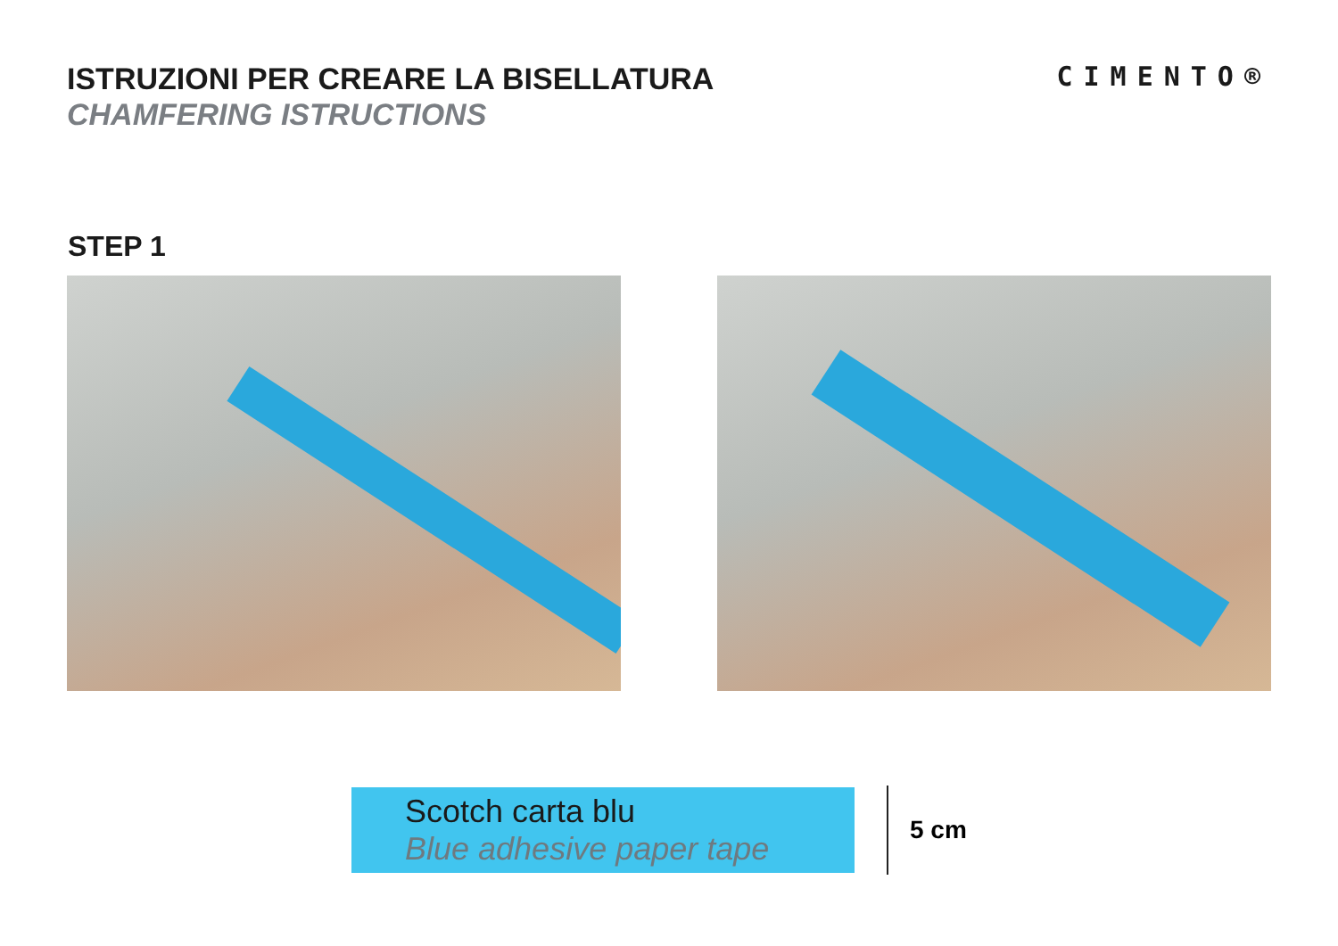ISTRUZIONI PER CREARE LA BISELLATURA
CHAMFERING ISTRUCTIONS
CIMENTO®
STEP 1
Scotch carta blu
Blue adhesive paper tape
5 cm